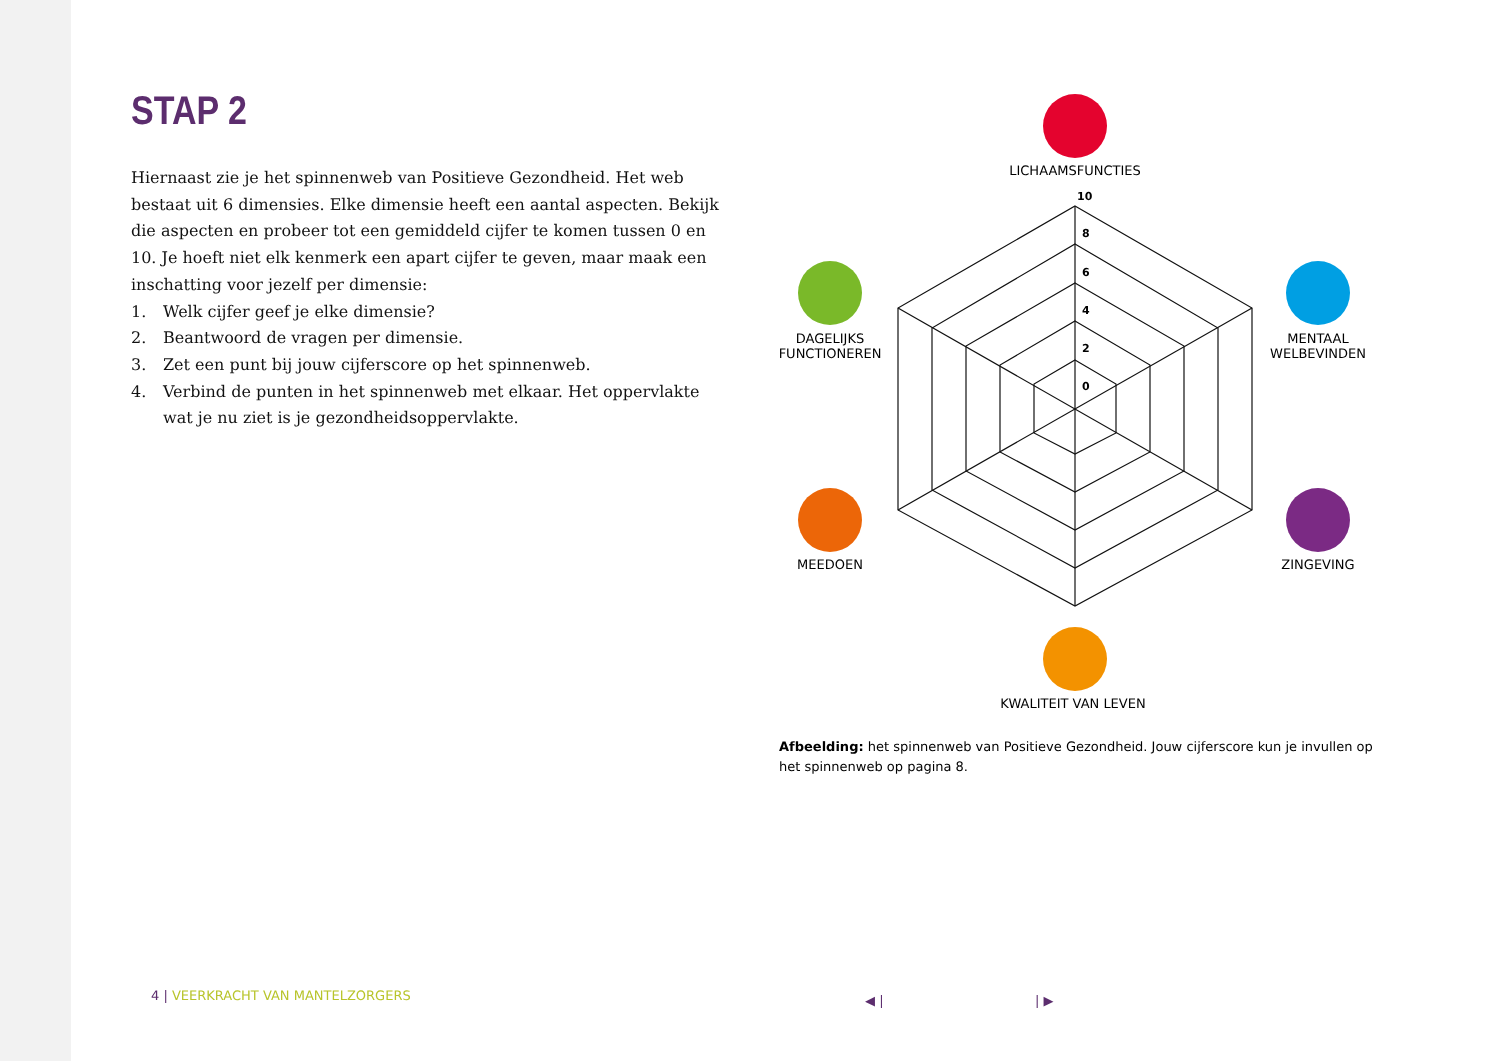STAP 2
Hiernaast zie je het spinnenweb van Positieve Gezondheid. Het web bestaat uit 6 dimensies. Elke dimensie heeft een aantal aspecten. Bekijk die aspecten en probeer tot een gemiddeld cijfer te komen tussen 0 en 10. Je hoeft niet elk kenmerk een apart cijfer te geven, maar maak een inschatting voor jezelf per dimensie:
1. Welk cijfer geef je elke dimensie?
2. Beantwoord de vragen per dimensie.
3. Zet een punt bij jouw cijferscore op het spinnenweb.
4. Verbind de punten in het spinnenweb met elkaar. Het oppervlakte wat je nu ziet is je gezondheidsoppervlakte.
10
8
6
4
2
0
LICHAAMSFUNCTIES
DAGELIJKS
FUNCTIONEREN
MENTAAL
WELBEVINDEN
MEEDOEN ZINGEVING
KWALITEIT VAN LEVEN
Afbeelding: het spinnenweb van Positieve Gezondheid. Jouw cijferscore kun je invullen op het spinnenweb op pagina 8.
4 | VEERKRACHT VAN MANTELZORGERS
◀ | | ▶